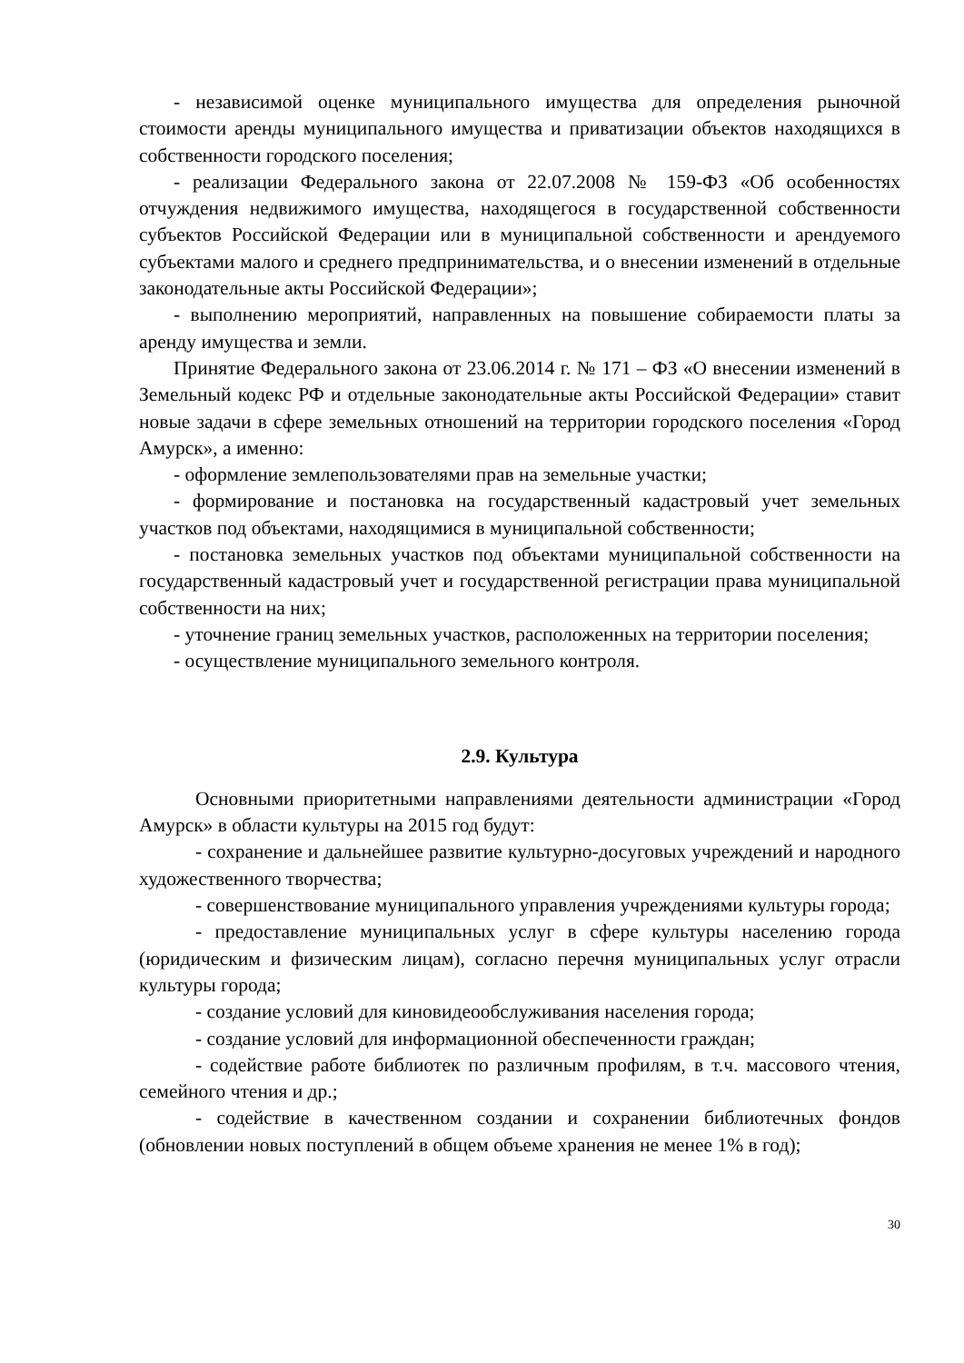- независимой оценке муниципального имущества для определения рыночной стоимости аренды муниципального имущества и приватизации объектов находящихся в собственности городского поселения;
- реализации Федерального закона от 22.07.2008 № 159-ФЗ «Об особенностях отчуждения недвижимого имущества, находящегося в государственной собственности субъектов Российской Федерации или в муниципальной собственности и арендуемого субъектами малого и среднего предпринимательства, и о внесении изменений в отдельные законодательные акты Российской Федерации»;
- выполнению мероприятий, направленных на повышение собираемости платы за аренду имущества и земли.
Принятие Федерального закона от 23.06.2014 г. № 171 – ФЗ «О внесении изменений в Земельный кодекс РФ и отдельные законодательные акты Российской Федерации» ставит новые задачи в сфере земельных отношений на территории городского поселения «Город Амурск», а именно:
- оформление землепользователями прав на земельные участки;
- формирование и постановка на государственный кадастровый учет земельных участков под объектами, находящимися в муниципальной собственности;
- постановка земельных участков под объектами муниципальной собственности на государственный кадастровый учет и государственной регистрации права муниципальной собственности на них;
- уточнение границ земельных участков, расположенных на территории поселения;
- осуществление муниципального земельного контроля.
2.9. Культура
Основными приоритетными направлениями деятельности администрации «Город Амурск» в области культуры на 2015 год будут:
- сохранение и дальнейшее развитие культурно-досуговых учреждений и народного художественного творчества;
- совершенствование муниципального управления учреждениями культуры города;
- предоставление муниципальных услуг в сфере культуры населению города (юридическим и физическим лицам), согласно перечня муниципальных услуг отрасли культуры города;
- создание условий для киновидеообслуживания населения города;
- создание условий для информационной обеспеченности граждан;
- содействие работе библиотек по различным профилям, в т.ч. массового чтения, семейного чтения и др.;
- содействие в качественном создании и сохранении библиотечных фондов (обновлении новых поступлений в общем объеме хранения не менее 1% в год);
30